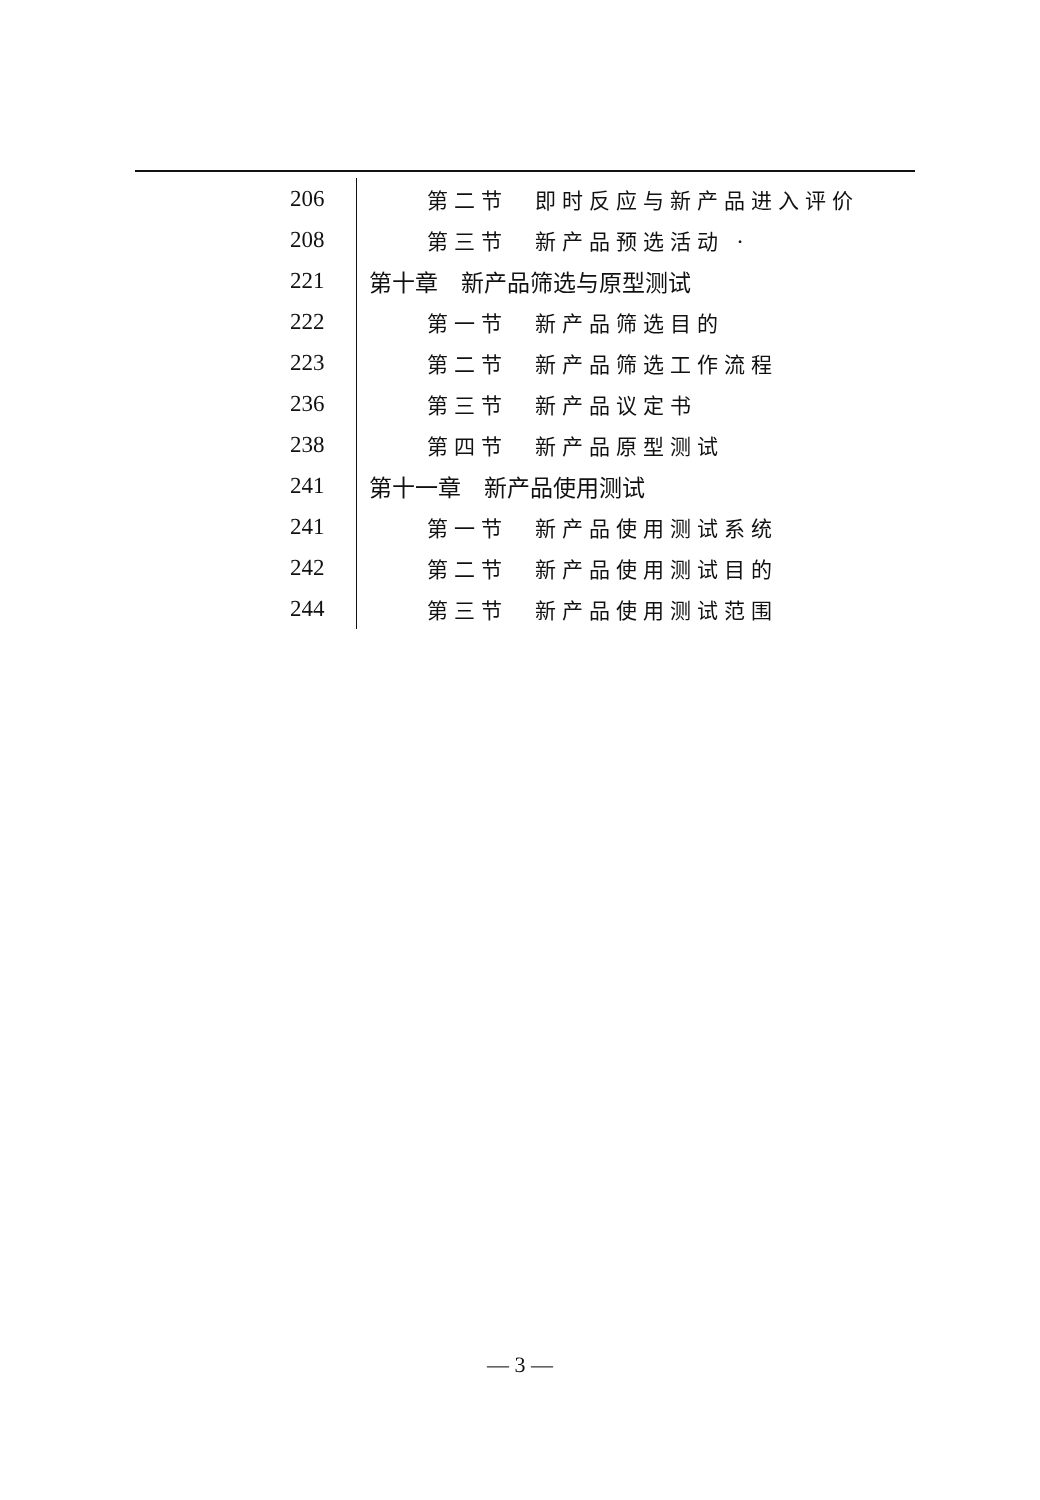| 206 | 第二节 即时反应与新产品进入评价 |
| 208 | 第三节 新产品预选活动 · |
| 221 | 第十章 新产品筛选与原型测试 |
| 222 | 第一节 新产品筛选目的 |
| 223 | 第二节 新产品筛选工作流程 |
| 236 | 第三节 新产品议定书 |
| 238 | 第四节 新产品原型测试 |
| 241 | 第十一章 新产品使用测试 |
| 241 | 第一节 新产品使用测试系统 |
| 242 | 第二节 新产品使用测试目的 |
| 244 | 第三节 新产品使用测试范围 |
— 3 —